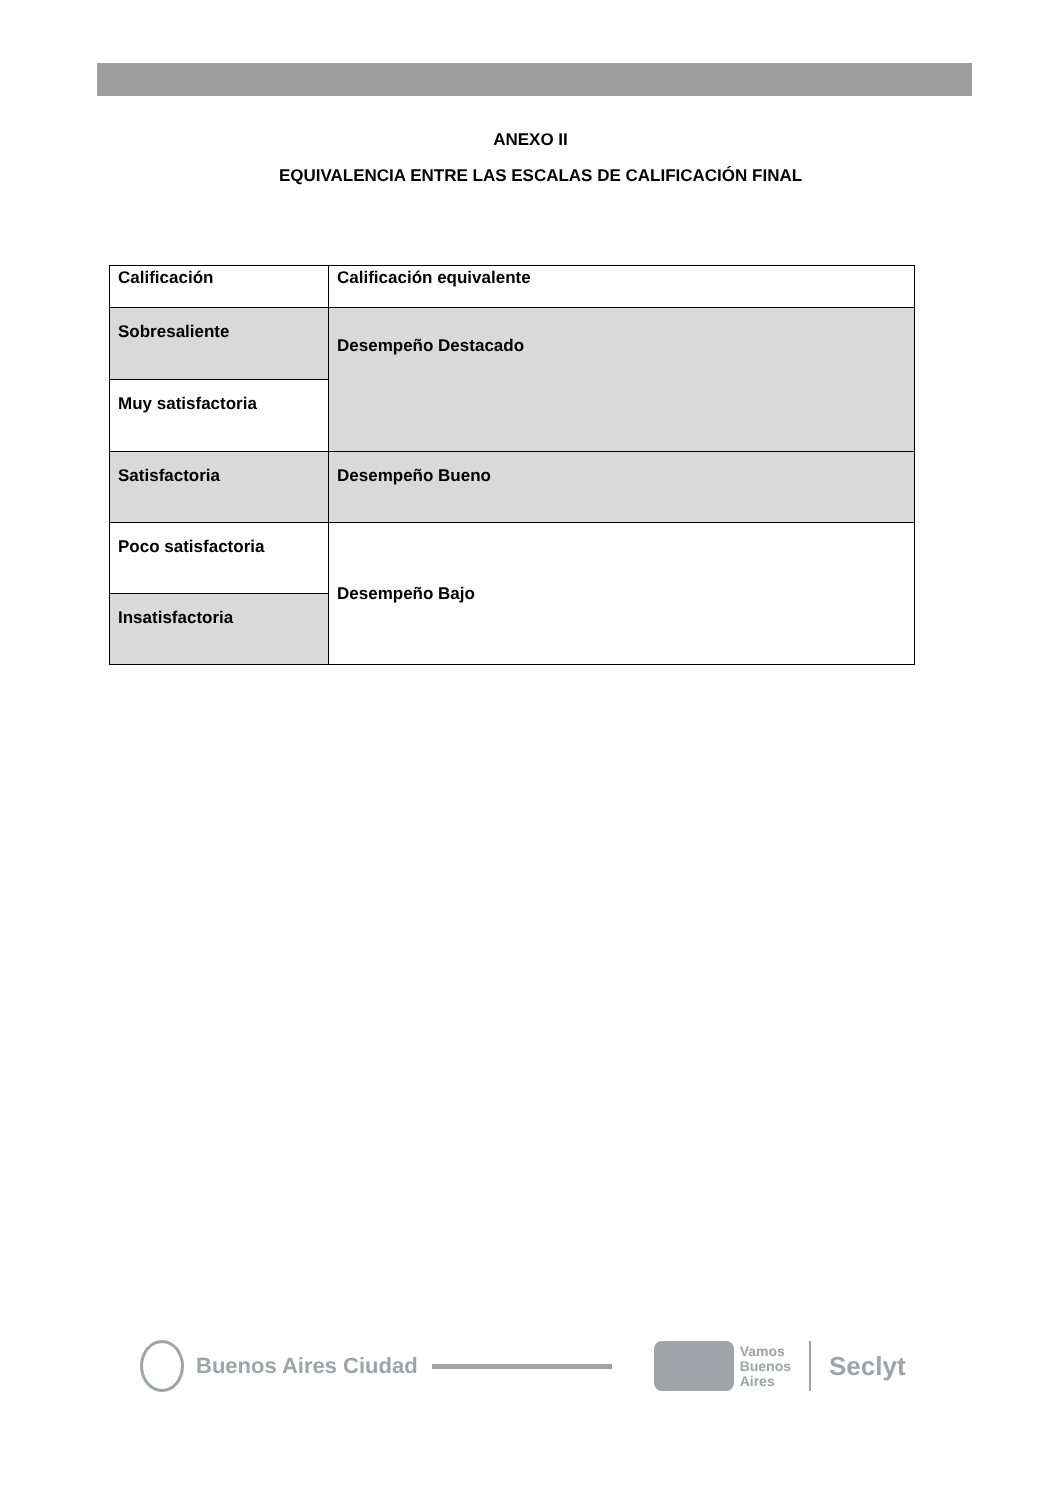ANEXO II
EQUIVALENCIA ENTRE LAS ESCALAS DE CALIFICACIÓN FINAL
| Calificación | Calificación equivalente |
| Sobresaliente | Desempeño Destacado |
| Muy satisfactoria | |
| Satisfactoria | Desempeño Bueno |
| Poco satisfactoria | Desempeño Bajo |
| Insatisfactoria | |
Buenos Aires Ciudad Vamos
Buenos
Aires Seclyt